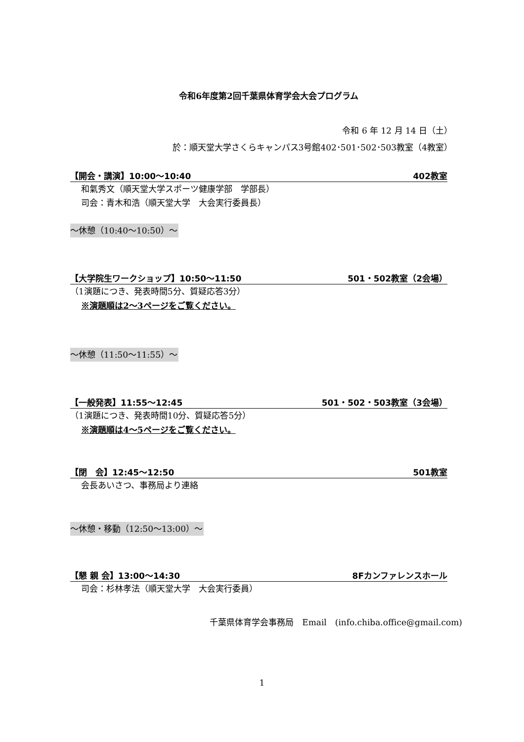令和6年度第2回千葉県体育学会大会プログラム
令和 6 年 12 月 14 日（土）
於：順天堂大学さくらキャンパス3号館402･501･502･503教室（4教室）
【開会・講演】10:00～10:40 402教室
和氣秀文（順天堂大学スポーツ健康学部　学部長）
司会：青木和浩（順天堂大学　大会実行委員長）
～休憩（10:40～10:50）～
【大学院生ワークショップ】10:50～11:50 501・502教室（2会場）
（1演題につき、発表時間5分、質疑応答3分）
※演題順は2～3ページをご覧ください。
～休憩（11:50～11:55）～
【一般発表】11:55～12:45 501・502・503教室（3会場）
（1演題につき、発表時間10分、質疑応答5分）
※演題順は4～5ページをご覧ください。
【閉　会】12:45～12:50 501教室
会長あいさつ、事務局より連絡
～休憩・移動（12:50～13:00）～
【懇 親 会】13:00～14:30 8Fカンファレンスホール
司会：杉林孝法（順天堂大学　大会実行委員）
千葉県体育学会事務局　Email　(info.chiba.office@gmail.com)
1